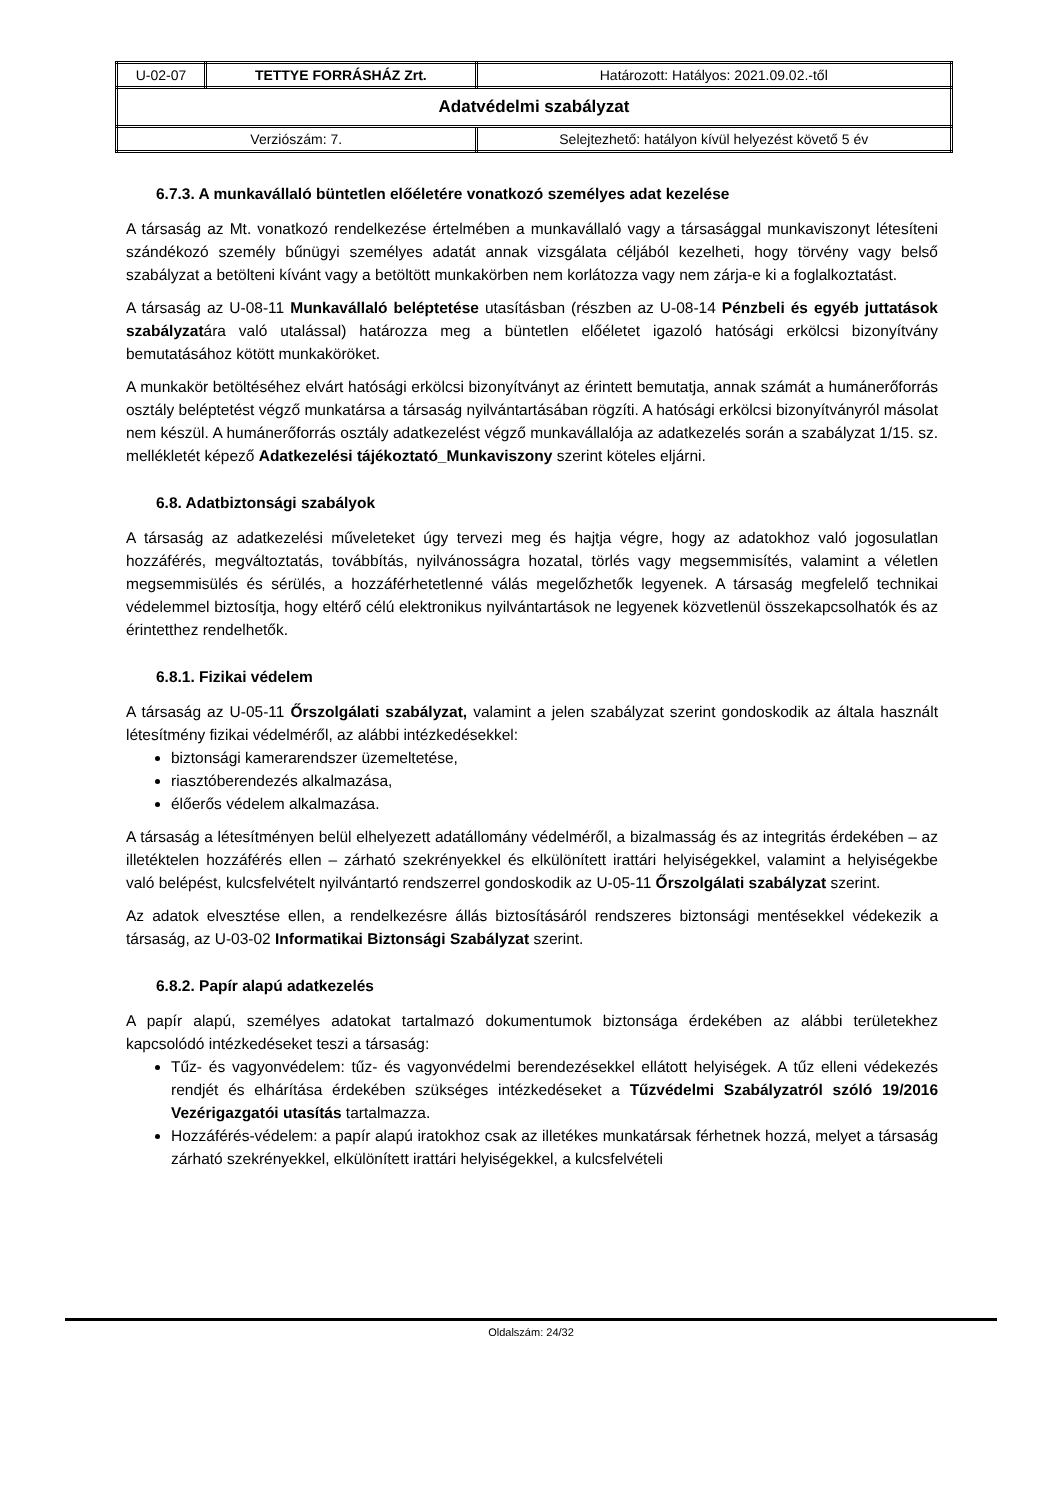| U-02-07 | TETTYE FORRÁSHÁZ Zrt. | Határozott: Hatályos: 2021.09.02.-től |
| Adatvédelmi szabályzat | | |
| Verziószám: 7. | | Selejtezhető: hatályon kívül helyezést követő 5 év |
6.7.3. A munkavállaló büntetlen előéletére vonatkozó személyes adat kezelése
A társaság az Mt. vonatkozó rendelkezése értelmében a munkavállaló vagy a társasággal munkaviszonyt létesíteni szándékozó személy bűnügyi személyes adatát annak vizsgálata céljából kezelheti, hogy törvény vagy belső szabályzat a betölteni kívánt vagy a betöltött munkakörben nem korlátozza vagy nem zárja-e ki a foglalkoztatást.
A társaság az U-08-11 Munkavállaló beléptetése utasításban (részben az U-08-14 Pénzbeli és egyéb juttatások szabályzatára való utalással) határozza meg a büntetlen előéletet igazoló hatósági erkölcsi bizonyítvány bemutatásához kötött munkaköröket.
A munkakör betöltéséhez elvárt hatósági erkölcsi bizonyítványt az érintett bemutatja, annak számát a humánerőforrás osztály beléptetést végző munkatársa a társaság nyilvántartásában rögzíti. A hatósági erkölcsi bizonyítványról másolat nem készül. A humánerőforrás osztály adatkezelést végző munkavállalója az adatkezelés során a szabályzat 1/15. sz. mellékletét képező Adatkezelési tájékoztató_Munkaviszony szerint köteles eljárni.
6.8. Adatbiztonsági szabályok
A társaság az adatkezelési műveleteket úgy tervezi meg és hajtja végre, hogy az adatokhoz való jogosulatlan hozzáférés, megváltoztatás, továbbítás, nyilvánosságra hozatal, törlés vagy megsemmisítés, valamint a véletlen megsemmisülés és sérülés, a hozzáférhetetlenné válás megelőzhetők legyenek. A társaság megfelelő technikai védelemmel biztosítja, hogy eltérő célú elektronikus nyilvántartások ne legyenek közvetlenül összekapcsolhatók és az érintetthez rendelhetők.
6.8.1. Fizikai védelem
A társaság az U-05-11 Őrszolgálati szabályzat, valamint a jelen szabályzat szerint gondoskodik az általa használt létesítmény fizikai védelméről, az alábbi intézkedésekkel:
biztonsági kamerarendszer üzemeltetése,
riasztóberendezés alkalmazása,
élőerős védelem alkalmazása.
A társaság a létesítményen belül elhelyezett adatállomány védelméről, a bizalmasság és az integritás érdekében – az illetéktelen hozzáférés ellen – zárható szekrényekkel és elkülönített irattári helyiségekkel, valamint a helyiségekbe való belépést, kulcsfelvételt nyilvántartó rendszerrel gondoskodik az U-05-11 Őrszolgálati szabályzat szerint.
Az adatok elvesztése ellen, a rendelkezésre állás biztosításáról rendszeres biztonsági mentésekkel védekezik a társaság, az U-03-02 Informatikai Biztonsági Szabályzat szerint.
6.8.2. Papír alapú adatkezelés
A papír alapú, személyes adatokat tartalmazó dokumentumok biztonsága érdekében az alábbi területekhez kapcsolódó intézkedéseket teszi a társaság:
Tűz- és vagyonvédelem: tűz- és vagyonvédelmi berendezésekkel ellátott helyiségek. A tűz elleni védekezés rendjét és elhárítása érdekében szükséges intézkedéseket a Tűzvédelmi Szabályzatról szóló 19/2016 Vezérigazgatói utasítás tartalmazza.
Hozzáférés-védelem: a papír alapú iratokhoz csak az illetékes munkatársak férhetnek hozzá, melyet a társaság zárható szekrényekkel, elkülönített irattári helyiségekkel, a kulcsfelvételi
Oldalszám: 24/32